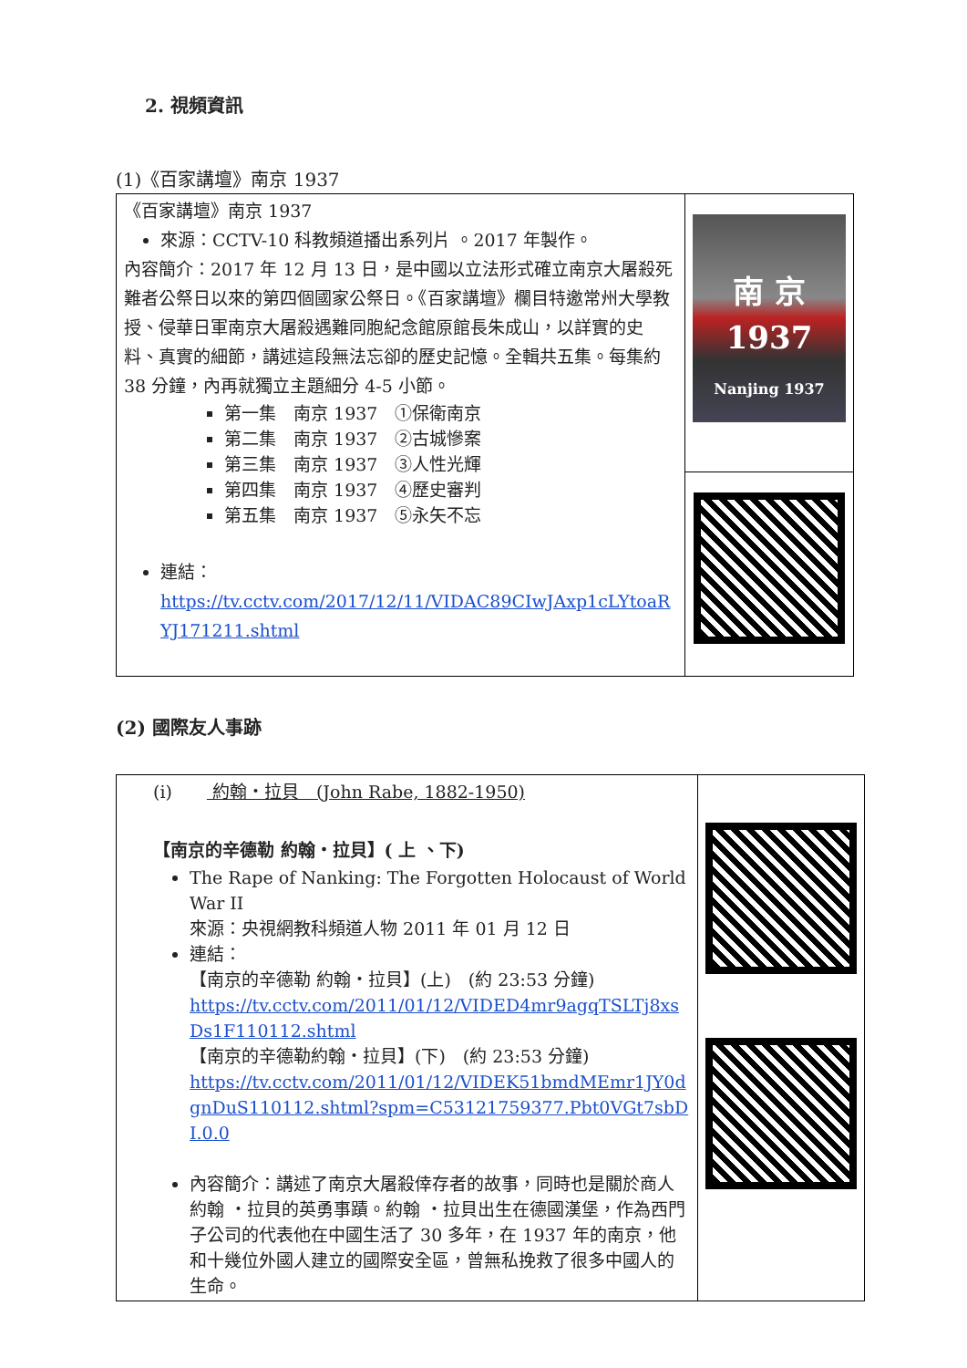2. 視頻資訊
(1)《百家講壇》南京 1937
| 《百家講壇》南京 1937 來源：CCTV-10 科教頻道播出系列片 。2017 年製作。 內容簡介：2017 年 12 月 13 日，是中國以立法形式確立南京大屠殺死難者公祭日以來的第四個國家公祭日。《百家講壇》欄目特邀常州大學教授、侵華日軍南京大屠殺遇難同胞紀念館原館長朱成山，以詳實的史料、真實的細節，講述這段無法忘卻的歷史記憶。全輯共五集。每集約 38 分鐘，內再就獨立主題細分 4-5 小節。 第一集 南京 1937 ①保衛南京 第二集 南京 1937 ②古城慘案 第三集 南京 1937 ③人性光輝 第四集 南京 1937 ④歷史審判 第五集 南京 1937 ⑤永矢不忘 連結： https://tv.cctv.com/2017/12/11/VIDAC89CIwJAxp1cLYtoaRYJ171211.shtml | 南 京 1937 Nanjing 1937 |
(2) 國際友人事跡
| (i) 約翰・拉貝 (John Rabe, 1882-1950) 【南京的辛德勒 約翰・拉貝】( 上 、下) The Rape of Nanking: The Forgotten Holocaust of World War II 來源：央視網教科頻道人物 2011 年 01 月 12 日 連結： 【南京的辛德勒 約翰・拉貝】(上) (約 23:53 分鐘) https://tv.cctv.com/2011/01/12/VIDED4mr9agqTSLTj8xsDs1F110112.shtml 【南京的辛德勒約翰・拉貝】(下) (約 23:53 分鐘) https://tv.cctv.com/2011/01/12/VIDEK51bmdMEmr1JY0dgnDuS110112.shtml?spm=C53121759377.Pbt0VGt7sbDI.0.0 內容簡介：講述了南京大屠殺倖存者的故事，同時也是關於商人約翰 ・拉貝的英勇事蹟。約翰 ・拉貝出生在德國漢堡，作為西門子公司的代表他在中國生活了 30 多年，在 1937 年的南京，他和十幾位外國人建立的國際安全區，曾無私挽救了很多中國人的生命。 | |